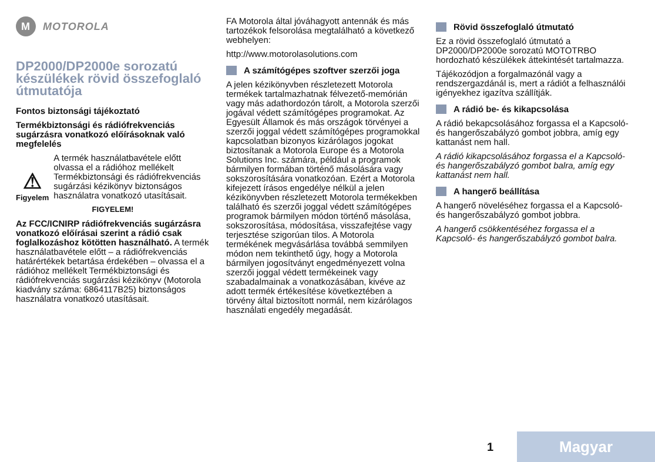M MOTOROLA
DP2000/DP2000e sorozatú készülékek rövid összefoglaló útmutatója
Fontos biztonsági tájékoztató
Termékbiztonsági és rádiófrekvenciás sugárzásra vonatkozó előírásoknak való megfelelés
⚠
Figyelem
A termék használatbavétele előtt olvassa el a rádióhoz mellékelt Termékbiztonsági és rádiófrekvenciás sugárzási kézikönyv biztonságos használatra vonatkozó utasításait.
FIGYELEM!
Az FCC/ICNIRP rádiófrekvenciás sugárzásra vonatkozó előírásai szerint a rádió csak foglalkozáshoz kötötten használható. A termék használatbavétele előtt – a rádiófrekvenciás határértékek betartása érdekében – olvassa el a rádióhoz mellékelt Termékbiztonsági és rádiófrekvenciás sugárzási kézikönyv (Motorola kiadvány száma: 6864117B25) biztonságos használatra vonatkozó utasításait.
FA Motorola által jóváhagyott antennák és más tartozékok felsorolása megtalálható a következő webhelyen:
http://www.motorolasolutions.com
A számítógépes szoftver szerzői joga
A jelen kézikönyvben részletezett Motorola termékek tartalmazhatnak félvezető-memórián vagy más adathordozón tárolt, a Motorola szerzői jogával védett számítógépes programokat. Az Egyesült Államok és más országok törvényei a szerzői joggal védett számítógépes programokkal kapcsolatban bizonyos kizárólagos jogokat biztosítanak a Motorola Europe és a Motorola Solutions Inc. számára, például a programok bármilyen formában történő másolására vagy sokszorosítására vonatkozóan. Ezért a Motorola kifejezett írásos engedélye nélkül a jelen kézikönyvben részletezett Motorola termékekben található és szerzői joggal védett számítógépes programok bármilyen módon történő másolása, sokszorosítása, módosítása, visszafejtése vagy terjesztése szigorúan tilos. A Motorola termékének megvásárlása továbbá semmilyen módon nem tekinthető úgy, hogy a Motorola bármilyen jogosítványt engedményezett volna szerzői joggal védett termékeinek vagy szabadalmainak a vonatkozásában, kivéve az adott termék értékesítése következtében a törvény által biztosított normál, nem kizárólagos használati engedély megadását.
Rövid összefoglaló útmutató
Ez a rövid összefoglaló útmutató a DP2000/DP2000e sorozatú MOTOTRBO hordozható készülékek áttekintését tartalmazza.
Tájékozódjon a forgalmazónál vagy a rendszergazdánál is, mert a rádiót a felhasználói igényekhez igazítva szállítják.
A rádió be- és kikapcsolása
A rádió bekapcsolásához forgassa el a Kapcsoló- és hangerőszabályzó gombot jobbra, amíg egy kattanást nem hall.
A rádió kikapcsolásához forgassa el a Kapcsoló- és hangerőszabályzó gombot balra, amíg egy kattanást nem hall.
A hangerő beállítása
A hangerő növeléséhez forgassa el a Kapcsoló- és hangerőszabályzó gombot jobbra.
A hangerő csökkentéséhez forgassa el a Kapcsoló- és hangerőszabályzó gombot balra.
1 Magyar